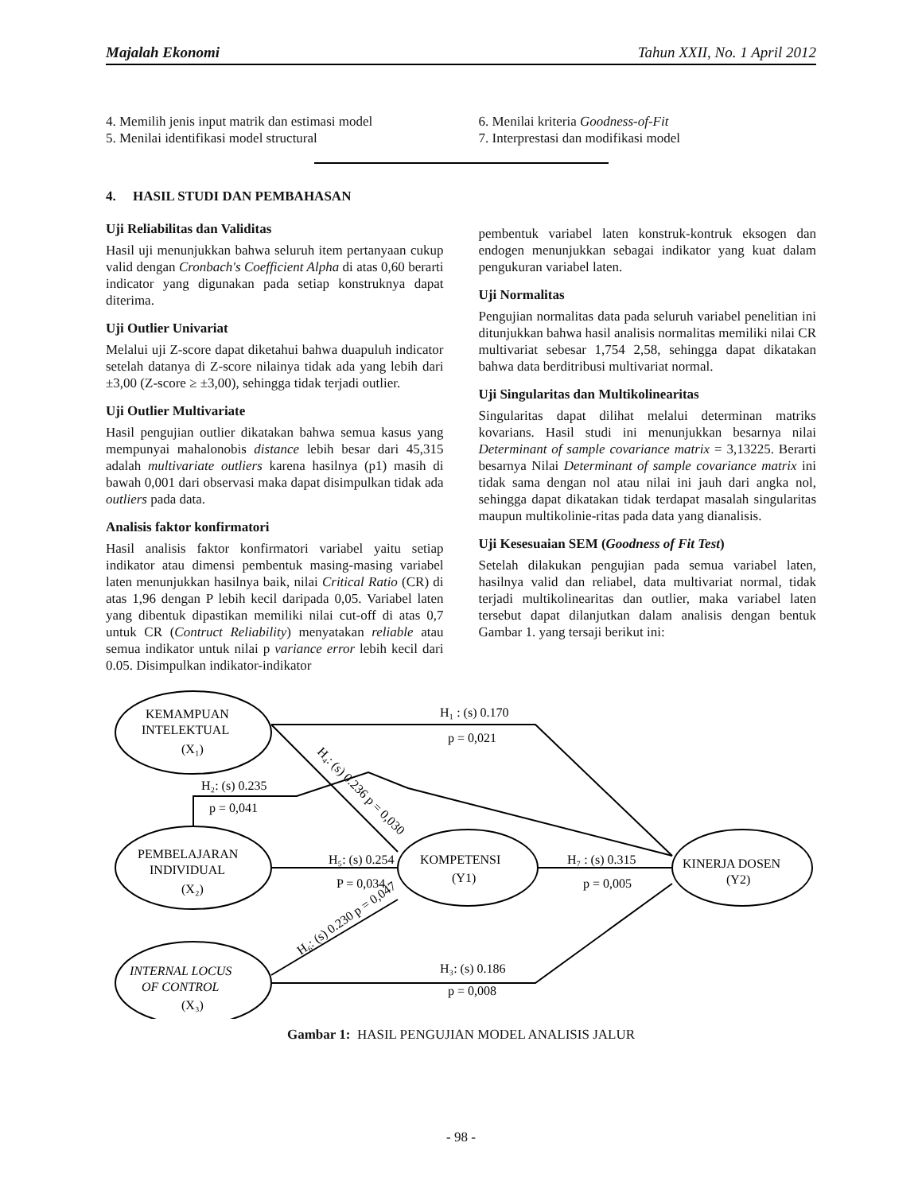Majalah Ekonomi Tahun XXII, No. 1 April 2012
4. Memilih jenis input matrik dan estimasi model
5. Menilai identifikasi model structural
6. Menilai kriteria Goodness-of-Fit
7. Interprestasi dan modifikasi model
4. HASIL STUDI DAN PEMBAHASAN
Uji Reliabilitas dan Validitas
Hasil uji menunjukkan bahwa seluruh item pertanyaan cukup valid dengan Cronbach's Coefficient Alpha di atas 0,60 berarti indicator yang digunakan pada setiap konstruknya dapat diterima.
Uji Outlier Univariat
Melalui uji Z-score dapat diketahui bahwa duapuluh indicator setelah datanya di Z-score nilainya tidak ada yang lebih dari ±3,00 (Z-score ≥ ±3,00), sehingga tidak terjadi outlier.
Uji Outlier Multivariate
Hasil pengujian outlier dikatakan bahwa semua kasus yang mempunyai mahalonobis distance lebih besar dari 45,315 adalah multivariate outliers karena hasilnya (p1) masih di bawah 0,001 dari observasi maka dapat disimpulkan tidak ada outliers pada data.
Analisis faktor konfirmatori
Hasil analisis faktor konfirmatori variabel yaitu setiap indikator atau dimensi pembentuk masing-masing variabel laten menunjukkan hasilnya baik, nilai Critical Ratio (CR) di atas 1,96 dengan P lebih kecil daripada 0,05. Variabel laten yang dibentuk dipastikan memiliki nilai cut-off di atas 0,7 untuk CR (Contruct Reliability) menyatakan reliable atau semua indikator untuk nilai p variance error lebih kecil dari 0.05. Disimpulkan indikator-indikator
pembentuk variabel laten konstruk-kontruk eksogen dan endogen menunjukkan sebagai indikator yang kuat dalam pengukuran variabel laten.
Uji Normalitas
Pengujian normalitas data pada seluruh variabel penelitian ini ditunjukkan bahwa hasil analisis normalitas memiliki nilai CR multivariat sebesar 1,754 2,58, sehingga dapat dikatakan bahwa data berditribusi multivariat normal.
Uji Singularitas dan Multikolinearitas
Singularitas dapat dilihat melalui determinan matriks kovarians. Hasil studi ini menunjukkan besarnya nilai Determinant of sample covariance matrix = 3,13225. Berarti besarnya Nilai Determinant of sample covariance matrix ini tidak sama dengan nol atau nilai ini jauh dari angka nol, sehingga dapat dikatakan tidak terdapat masalah singularitas maupun multikolinie-ritas pada data yang dianalisis.
Uji Kesesuaian SEM (Goodness of Fit Test)
Setelah dilakukan pengujian pada semua variabel laten, hasilnya valid dan reliabel, data multivariat normal, tidak terjadi multikolinearitas dan outlier, maka variabel laten tersebut dapat dilanjutkan dalam analisis dengan bentuk Gambar 1. yang tersaji berikut ini:
H₁ : (s) 0.170
p = 0,021
H₂: (s) 0.235
p = 0,041
H₅: (s) 0.254
P = 0,034
H₇ : (s) 0.315
p = 0,005
H₃: (s) 0.186
p = 0,008
H₄: (s) 0.236 p = 0,030
H₆: (s) 0.230 p = 0,047
KEMAMPUAN
INTELEKTUAL
(X₁)
PEMBELAJARAN
INDIVIDUAL
(X₂)
INTERNAL LOCUS
OF CONTROL
(X₃)
KOMPETENSI
(Y1)
KINERJA DOSEN
(Y2)
Gambar 1: HASIL PENGUJIAN MODEL ANALISIS JALUR
- 98 -